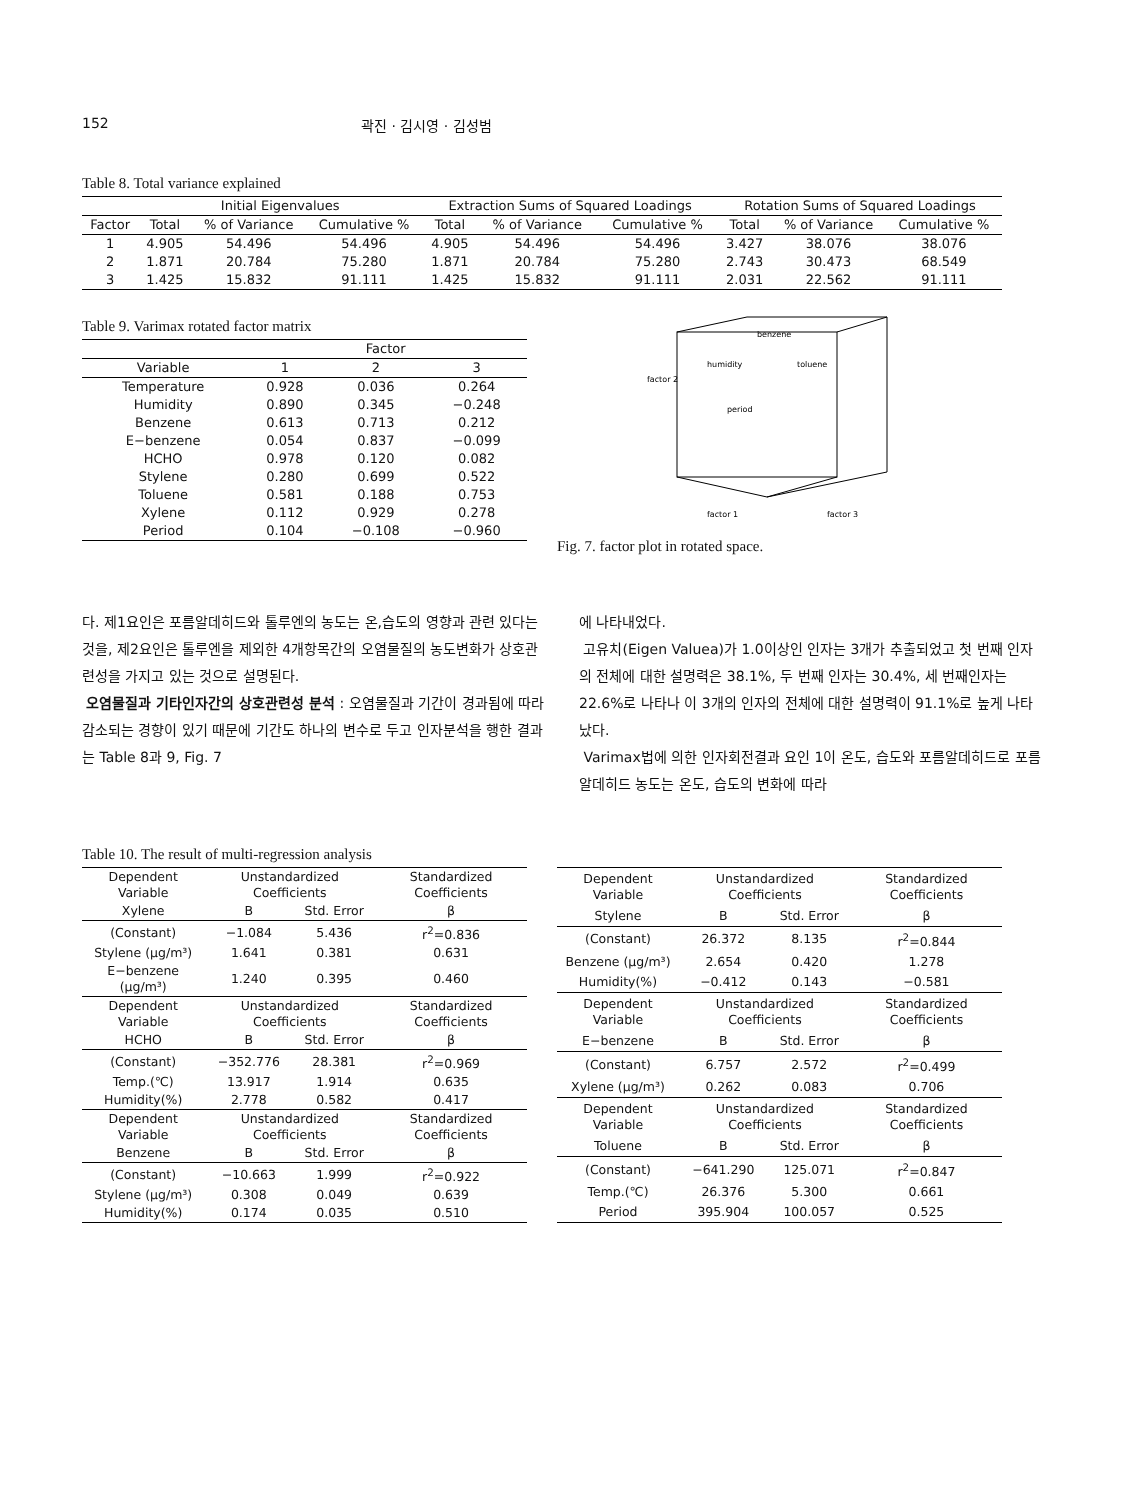152 곽진 · 김시영 · 김성범
Table 8. Total variance explained
| | Initial Eigenvalues | | | Extraction Sums of Squared Loadings | | | Rotation Sums of Squared Loadings | | |
| --- | --- | --- | --- | --- | --- | --- | --- | --- | --- |
| Factor | Total | % of Variance | Cumulative % | Total | % of Variance | Cumulative % | Total | % of Variance | Cumulative % |
| 1 | 4.905 | 54.496 | 54.496 | 4.905 | 54.496 | 54.496 | 3.427 | 38.076 | 38.076 |
| 2 | 1.871 | 20.784 | 75.280 | 1.871 | 20.784 | 75.280 | 2.743 | 30.473 | 68.549 |
| 3 | 1.425 | 15.832 | 91.111 | 1.425 | 15.832 | 91.111 | 2.031 | 22.562 | 91.111 |
Table 9. Varimax rotated factor matrix
| | Factor | | |
| --- | --- | --- | --- |
| Variable | 1 | 2 | 3 |
| Temperature | 0.928 | 0.036 | 0.264 |
| Humidity | 0.890 | 0.345 | −0.248 |
| Benzene | 0.613 | 0.713 | 0.212 |
| E−benzene | 0.054 | 0.837 | −0.099 |
| HCHO | 0.978 | 0.120 | 0.082 |
| Stylene | 0.280 | 0.699 | 0.522 |
| Toluene | 0.581 | 0.188 | 0.753 |
| Xylene | 0.112 | 0.929 | 0.278 |
| Period | 0.104 | −0.108 | −0.960 |
factor 2
factor 1
factor 3
benzene
humidity
toluene
period
Fig. 7. factor plot in rotated space.
다. 제1요인은 포름알데히드와 톨루엔의 농도는 온,습도의 영향과 관련 있다는 것을, 제2요인은 톨루엔을 제외한 4개항목간의 오염물질의 농도변화가 상호관련성을 가지고 있는 것으로 설명된다.
오염물질과 기타인자간의 상호관련성 분석 : 오염물질과 기간이 경과됨에 따라 감소되는 경향이 있기 때문에 기간도 하나의 변수로 두고 인자분석을 행한 결과는 Table 8과 9, Fig. 7
에 나타내었다.
고유치(Eigen Valuea)가 1.0이상인 인자는 3개가 추출되었고 첫 번째 인자의 전체에 대한 설명력은 38.1%, 두 번째 인자는 30.4%, 세 번째인자는 22.6%로 나타나 이 3개의 인자의 전체에 대한 설명력이 91.1%로 높게 나타났다.
Varimax법에 의한 인자회전결과 요인 1이 온도, 습도와 포름알데히드로 포름알데히드 농도는 온도, 습도의 변화에 따라
Table 10. The result of multi-regression analysis
| Dependent Variable | Unstandardized Coefficients | | Standardized Coefficients |
| --- | --- | --- | --- |
| Xylene | B | Std. Error | β |
| (Constant) | −1.084 | 5.436 | r<sup>2</sup>=0.836 |
| Stylene (μg/m³) | 1.641 | 0.381 | 0.631 |
| E−benzene (μg/m³) | 1.240 | 0.395 | 0.460 |
| Dependent Variable | Unstandardized Coefficients | | Standardized Coefficients |
| HCHO | B | Std. Error | β |
| (Constant) | −352.776 | 28.381 | r<sup>2</sup>=0.969 |
| Temp.(℃) | 13.917 | 1.914 | 0.635 |
| Humidity(%) | 2.778 | 0.582 | 0.417 |
| Dependent Variable | Unstandardized Coefficients | | Standardized Coefficients |
| Benzene | B | Std. Error | β |
| (Constant) | −10.663 | 1.999 | r<sup>2</sup>=0.922 |
| Stylene (μg/m³) | 0.308 | 0.049 | 0.639 |
| Humidity(%) | 0.174 | 0.035 | 0.510 |
| Dependent Variable | Unstandardized Coefficients | | Standardized Coefficients |
| --- | --- | --- | --- |
| Stylene | B | Std. Error | β |
| (Constant) | 26.372 | 8.135 | r<sup>2</sup>=0.844 |
| Benzene (μg/m³) | 2.654 | 0.420 | 1.278 |
| Humidity(%) | −0.412 | 0.143 | −0.581 |
| Dependent Variable | Unstandardized Coefficients | | Standardized Coefficients |
| E−benzene | B | Std. Error | β |
| (Constant) | 6.757 | 2.572 | r<sup>2</sup>=0.499 |
| Xylene (μg/m³) | 0.262 | 0.083 | 0.706 |
| Dependent Variable | Unstandardized Coefficients | | Standardized Coefficients |
| Toluene | B | Std. Error | β |
| (Constant) | −641.290 | 125.071 | r<sup>2</sup>=0.847 |
| Temp.(℃) | 26.376 | 5.300 | 0.661 |
| Period | 395.904 | 100.057 | 0.525 |